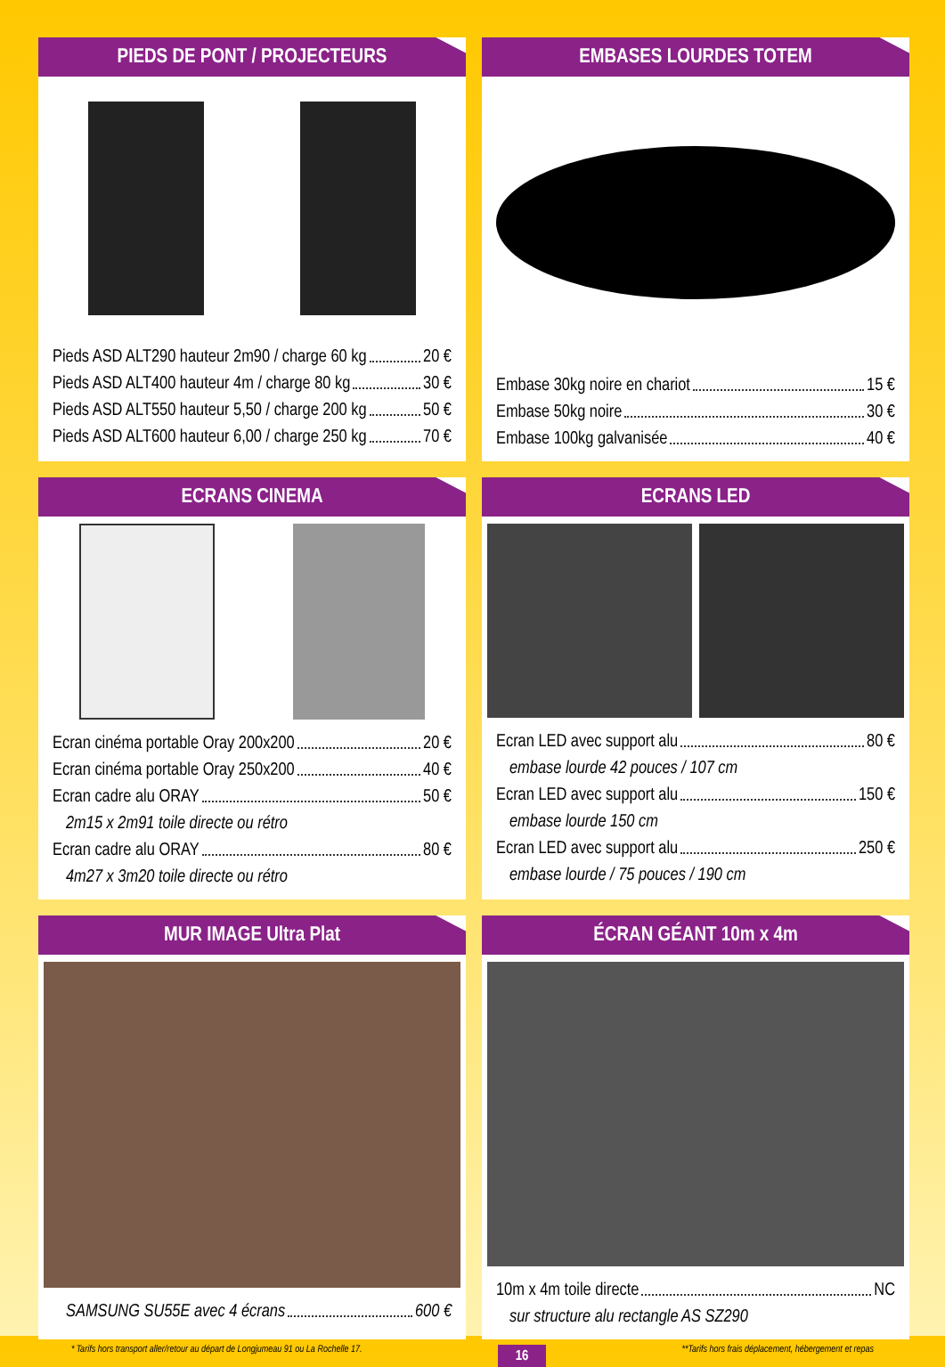PIEDS DE PONT / PROJECTEURS
Pieds ASD ALT290 hauteur 2m90 / charge 60 kg 20 €
Pieds ASD ALT400 hauteur 4m / charge 80 kg 30 €
Pieds ASD ALT550 hauteur 5,50 / charge 200 kg 50 €
Pieds ASD ALT600 hauteur 6,00 / charge 250 kg 70 €
EMBASES LOURDES TOTEM
Embase 30kg noire en chariot 15 €
Embase 50kg noire 30 €
Embase 100kg galvanisée 40 €
ECRANS CINEMA
Ecran cinéma portable Oray 200x200 20 €
Ecran cinéma portable Oray 250x200 40 €
Ecran cadre alu ORAY 50 €
2m15 x 2m91 toile directe ou rétro
Ecran cadre alu ORAY 80 €
4m27 x 3m20 toile directe ou rétro
ECRANS LED
Ecran LED avec support alu 80 €
embase lourde 42 pouces / 107 cm
Ecran LED avec support alu 150 €
embase lourde 150 cm
Ecran LED avec support alu 250 €
embase lourde / 75 pouces / 190 cm
MUR IMAGE Ultra Plat
SAMSUNG SU55E avec 4 écrans 600 €
ÉCRAN GÉANT 10m x 4m
10m x 4m toile directe NC
sur structure alu rectangle AS SZ290
* Tarifs hors transport aller/retour au départ de Longjumeau 91 ou La Rochelle 17. 16 **Tarifs hors frais déplacement, hébergement et repas